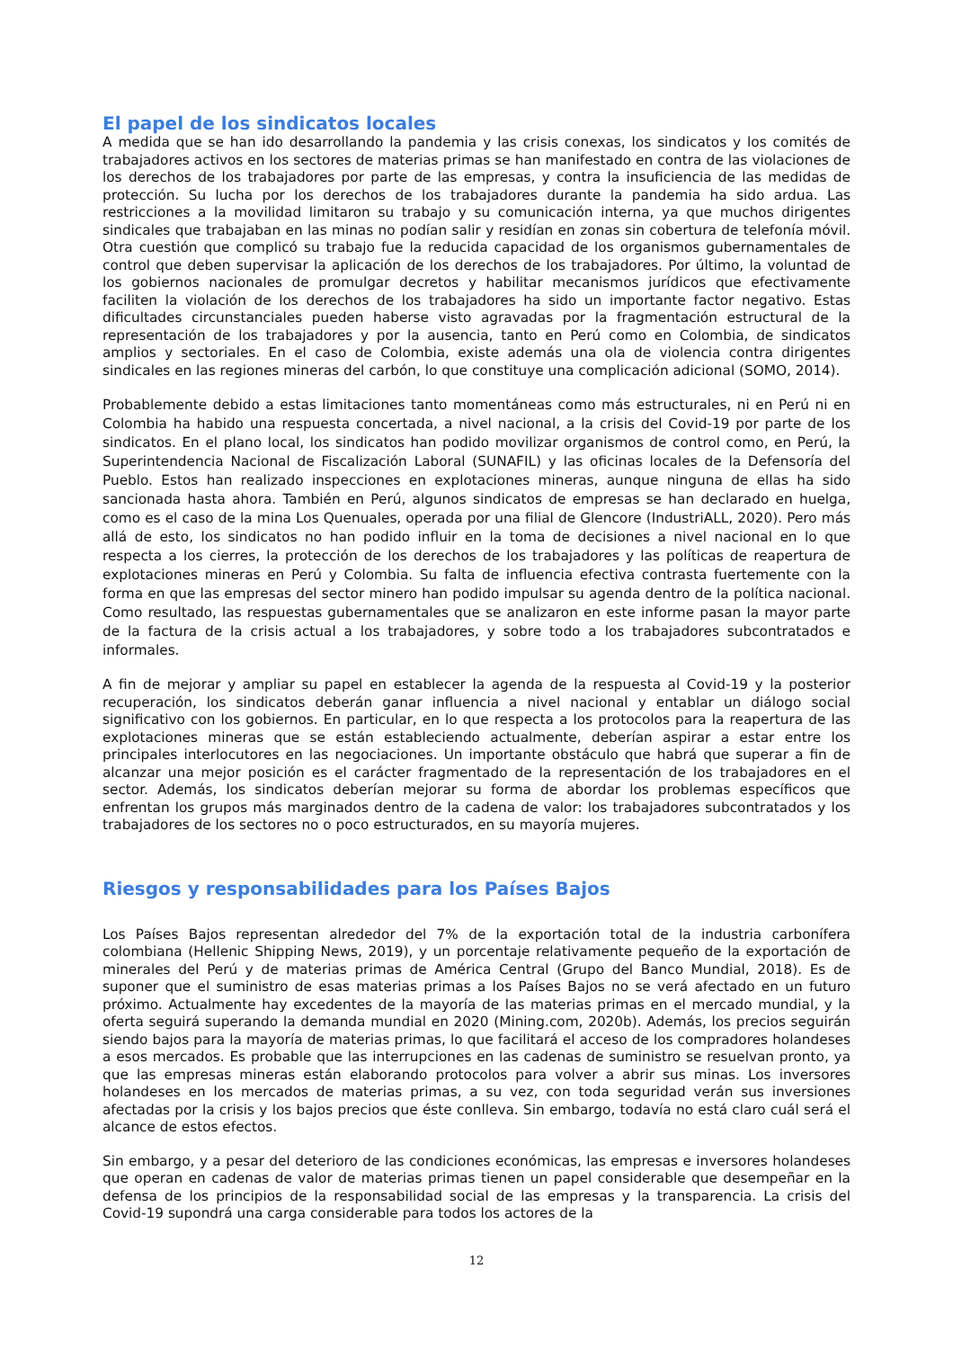El papel de los sindicatos locales
A medida que se han ido desarrollando la pandemia y las crisis conexas, los sindicatos y los comités de trabajadores activos en los sectores de materias primas se han manifestado en contra de las violaciones de los derechos de los trabajadores por parte de las empresas, y contra la insuficiencia de las medidas de protección. Su lucha por los derechos de los trabajadores durante la pandemia ha sido ardua. Las restricciones a la movilidad limitaron su trabajo y su comunicación interna, ya que muchos dirigentes sindicales que trabajaban en las minas no podían salir y residían en zonas sin cobertura de telefonía móvil. Otra cuestión que complicó su trabajo fue la reducida capacidad de los organismos gubernamentales de control que deben supervisar la aplicación de los derechos de los trabajadores. Por último, la voluntad de los gobiernos nacionales de promulgar decretos y habilitar mecanismos jurídicos que efectivamente faciliten la violación de los derechos de los trabajadores ha sido un importante factor negativo. Estas dificultades circunstanciales pueden haberse visto agravadas por la fragmentación estructural de la representación de los trabajadores y por la ausencia, tanto en Perú como en Colombia, de sindicatos amplios y sectoriales. En el caso de Colombia, existe además una ola de violencia contra dirigentes sindicales en las regiones mineras del carbón, lo que constituye una complicación adicional (SOMO, 2014).
Probablemente debido a estas limitaciones tanto momentáneas como más estructurales, ni en Perú ni en Colombia ha habido una respuesta concertada, a nivel nacional, a la crisis del Covid-19 por parte de los sindicatos. En el plano local, los sindicatos han podido movilizar organismos de control como, en Perú, la Superintendencia Nacional de Fiscalización Laboral (SUNAFIL) y las oficinas locales de la Defensoría del Pueblo. Estos han realizado inspecciones en explotaciones mineras, aunque ninguna de ellas ha sido sancionada hasta ahora. También en Perú, algunos sindicatos de empresas se han declarado en huelga, como es el caso de la mina Los Quenuales, operada por una filial de Glencore (IndustriALL, 2020). Pero más allá de esto, los sindicatos no han podido influir en la toma de decisiones a nivel nacional en lo que respecta a los cierres, la protección de los derechos de los trabajadores y las políticas de reapertura de explotaciones mineras en Perú y Colombia. Su falta de influencia efectiva contrasta fuertemente con la forma en que las empresas del sector minero han podido impulsar su agenda dentro de la política nacional. Como resultado, las respuestas gubernamentales que se analizaron en este informe pasan la mayor parte de la factura de la crisis actual a los trabajadores, y sobre todo a los trabajadores subcontratados e informales.
A fin de mejorar y ampliar su papel en establecer la agenda de la respuesta al Covid-19 y la posterior recuperación, los sindicatos deberán ganar influencia a nivel nacional y entablar un diálogo social significativo con los gobiernos. En particular, en lo que respecta a los protocolos para la reapertura de las explotaciones mineras que se están estableciendo actualmente, deberían aspirar a estar entre los principales interlocutores en las negociaciones. Un importante obstáculo que habrá que superar a fin de alcanzar una mejor posición es el carácter fragmentado de la representación de los trabajadores en el sector. Además, los sindicatos deberían mejorar su forma de abordar los problemas específicos que enfrentan los grupos más marginados dentro de la cadena de valor: los trabajadores subcontratados y los trabajadores de los sectores no o poco estructurados, en su mayoría mujeres.
Riesgos y responsabilidades para los Países Bajos
Los Países Bajos representan alrededor del 7% de la exportación total de la industria carbonífera colombiana (Hellenic Shipping News, 2019), y un porcentaje relativamente pequeño de la exportación de minerales del Perú y de materias primas de América Central (Grupo del Banco Mundial, 2018). Es de suponer que el suministro de esas materias primas a los Países Bajos no se verá afectado en un futuro próximo. Actualmente hay excedentes de la mayoría de las materias primas en el mercado mundial, y la oferta seguirá superando la demanda mundial en 2020 (Mining.com, 2020b). Además, los precios seguirán siendo bajos para la mayoría de materias primas, lo que facilitará el acceso de los compradores holandeses a esos mercados. Es probable que las interrupciones en las cadenas de suministro se resuelvan pronto, ya que las empresas mineras están elaborando protocolos para volver a abrir sus minas. Los inversores holandeses en los mercados de materias primas, a su vez, con toda seguridad verán sus inversiones afectadas por la crisis y los bajos precios que éste conlleva. Sin embargo, todavía no está claro cuál será el alcance de estos efectos.
Sin embargo, y a pesar del deterioro de las condiciones económicas, las empresas e inversores holandeses que operan en cadenas de valor de materias primas tienen un papel considerable que desempeñar en la defensa de los principios de la responsabilidad social de las empresas y la transparencia. La crisis del Covid-19 supondrá una carga considerable para todos los actores de la
12